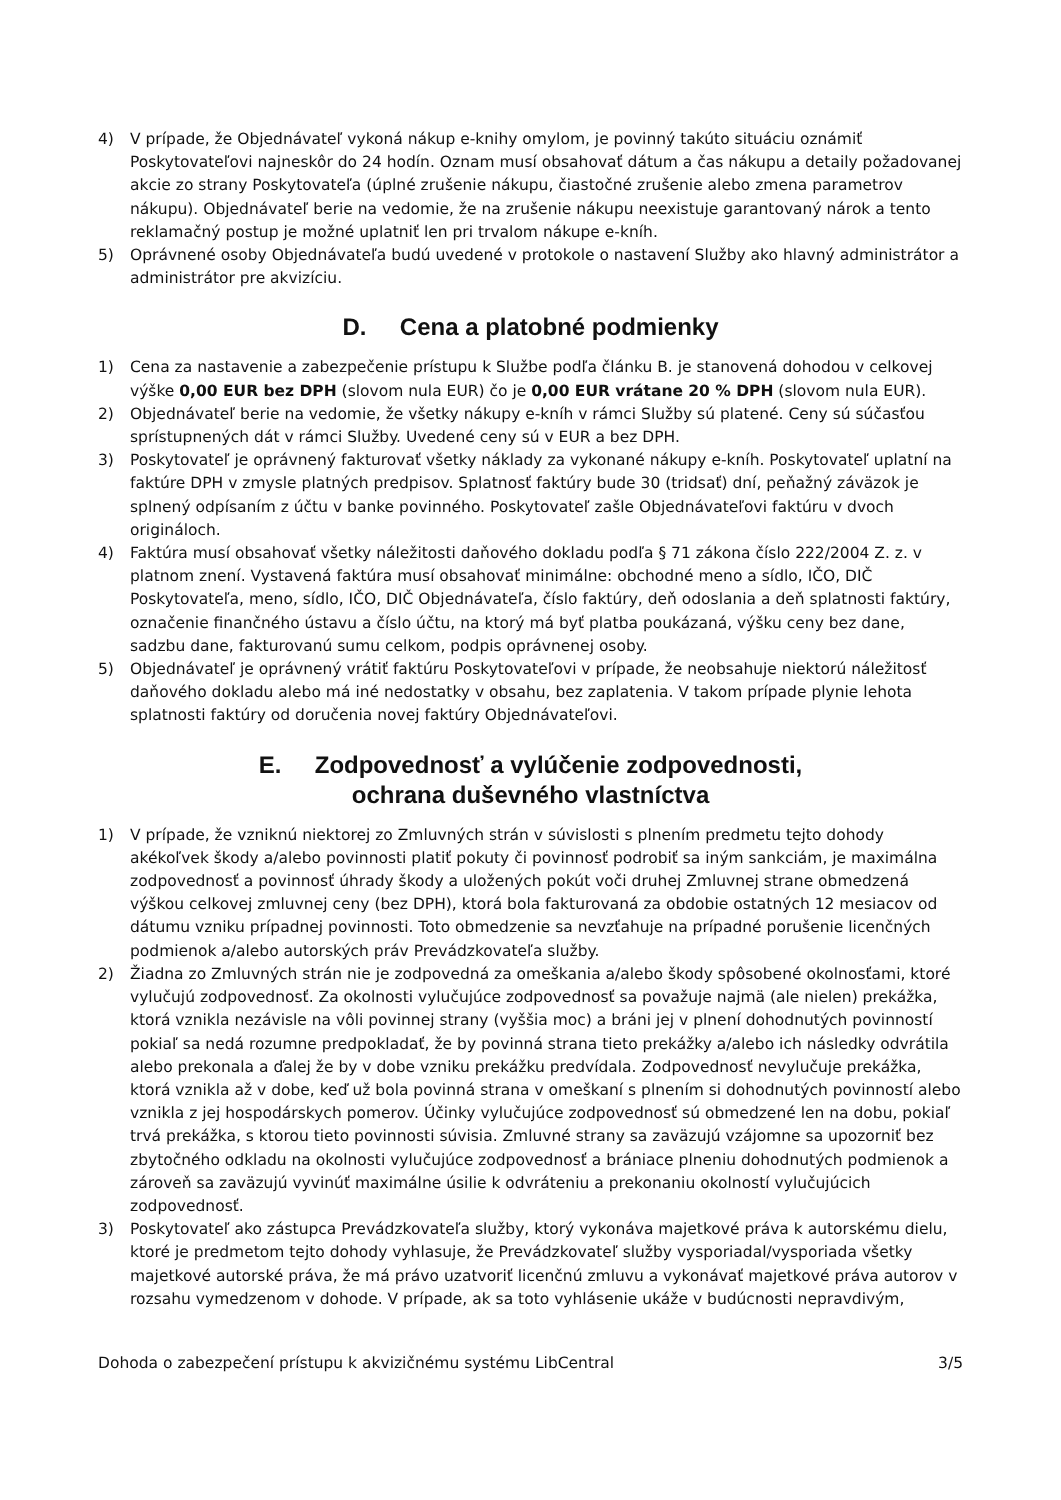4) V prípade, že Objednávateľ vykoná nákup e-knihy omylom, je povinný takúto situáciu oznámiť Poskytovateľovi najneskôr do 24 hodín. Oznam musí obsahovať dátum a čas nákupu a detaily požadovanej akcie zo strany Poskytovateľa (úplné zrušenie nákupu, čiastočné zrušenie alebo zmena parametrov nákupu). Objednávateľ berie na vedomie, že na zrušenie nákupu neexistuje garantovaný nárok a tento reklamačný postup je možné uplatniť len pri trvalom nákupe e-kníh.
5) Oprávnené osoby Objednávateľa budú uvedené v protokole o nastavení Služby ako hlavný administrátor a administrátor pre akvizíciu.
D. Cena a platobné podmienky
1) Cena za nastavenie a zabezpečenie prístupu k Službe podľa článku B. je stanovená dohodou v celkovej výške 0,00 EUR bez DPH (slovom nula EUR) čo je 0,00 EUR vrátane 20 % DPH (slovom nula EUR).
2) Objednávateľ berie na vedomie, že všetky nákupy e-kníh v rámci Služby sú platené. Ceny sú súčasťou sprístupnených dát v rámci Služby. Uvedené ceny sú v EUR a bez DPH.
3) Poskytovateľ je oprávnený fakturovať všetky náklady za vykonané nákupy e-kníh. Poskytovateľ uplatní na faktúre DPH v zmysle platných predpisov. Splatnosť faktúry bude 30 (tridsať) dní, peňažný záväzok je splnený odpísaním z účtu v banke povinného. Poskytovateľ zašle Objednávateľovi faktúru v dvoch origináloch.
4) Faktúra musí obsahovať všetky náležitosti daňového dokladu podľa § 71 zákona číslo 222/2004 Z. z. v platnom znení. Vystavená faktúra musí obsahovať minimálne: obchodné meno a sídlo, IČO, DIČ Poskytovateľa, meno, sídlo, IČO, DIČ Objednávateľa, číslo faktúry, deň odoslania a deň splatnosti faktúry, označenie finančného ústavu a číslo účtu, na ktorý má byť platba poukázaná, výšku ceny bez dane, sadzbu dane, fakturovanú sumu celkom, podpis oprávnenej osoby.
5) Objednávateľ je oprávnený vrátiť faktúru Poskytovateľovi v prípade, že neobsahuje niektorú náležitosť daňového dokladu alebo má iné nedostatky v obsahu, bez zaplatenia. V takom prípade plynie lehota splatnosti faktúry od doručenia novej faktúry Objednávateľovi.
E. Zodpovednosť a vylúčenie zodpovednosti,
ochrana duševného vlastníctva
1) V prípade, že vzniknú niektorej zo Zmluvných strán v súvislosti s plnením predmetu tejto dohody akékoľvek škody a/alebo povinnosti platiť pokuty či povinnosť podrobiť sa iným sankciám, je maximálna zodpovednosť a povinnosť úhrady škody a uložených pokút voči druhej Zmluvnej strane obmedzená výškou celkovej zmluvnej ceny (bez DPH), ktorá bola fakturovaná za obdobie ostatných 12 mesiacov od dátumu vzniku prípadnej povinnosti. Toto obmedzenie sa nevzťahuje na prípadné porušenie licenčných podmienok a/alebo autorských práv Prevádzkovateľa služby.
2) Žiadna zo Zmluvných strán nie je zodpovedná za omeškania a/alebo škody spôsobené okolnosťami, ktoré vylučujú zodpovednosť. Za okolnosti vylučujúce zodpovednosť sa považuje najmä (ale nielen) prekážka, ktorá vznikla nezávisle na vôli povinnej strany (vyššia moc) a bráni jej v plnení dohodnutých povinností pokiaľ sa nedá rozumne predpokladať, že by povinná strana tieto prekážky a/alebo ich následky odvrátila alebo prekonala a ďalej že by v dobe vzniku prekážku predvídala. Zodpovednosť nevylučuje prekážka, ktorá vznikla až v dobe, keď už bola povinná strana v omeškaní s plnením si dohodnutých povinností alebo vznikla z jej hospodárskych pomerov. Účinky vylučujúce zodpovednosť sú obmedzené len na dobu, pokiaľ trvá prekážka, s ktorou tieto povinnosti súvisia. Zmluvné strany sa zaväzujú vzájomne sa upozorniť bez zbytočného odkladu na okolnosti vylučujúce zodpovednosť a brániace plneniu dohodnutých podmienok a zároveň sa zaväzujú vyvinúť maximálne úsilie k odvráteniu a prekonaniu okolností vylučujúcich zodpovednosť.
3) Poskytovateľ ako zástupca Prevádzkovateľa služby, ktorý vykonáva majetkové práva k autorskému dielu, ktoré je predmetom tejto dohody vyhlasuje, že Prevádzkovateľ služby vysporiadal/vysporiada všetky majetkové autorské práva, že má právo uzatvoriť licenčnú zmluvu a vykonávať majetkové práva autorov v rozsahu vymedzenom v dohode. V prípade, ak sa toto vyhlásenie ukáže v budúcnosti nepravdivým,
Dohoda o zabezpečení prístupu k akvizičnému systému LibCentral 3/5